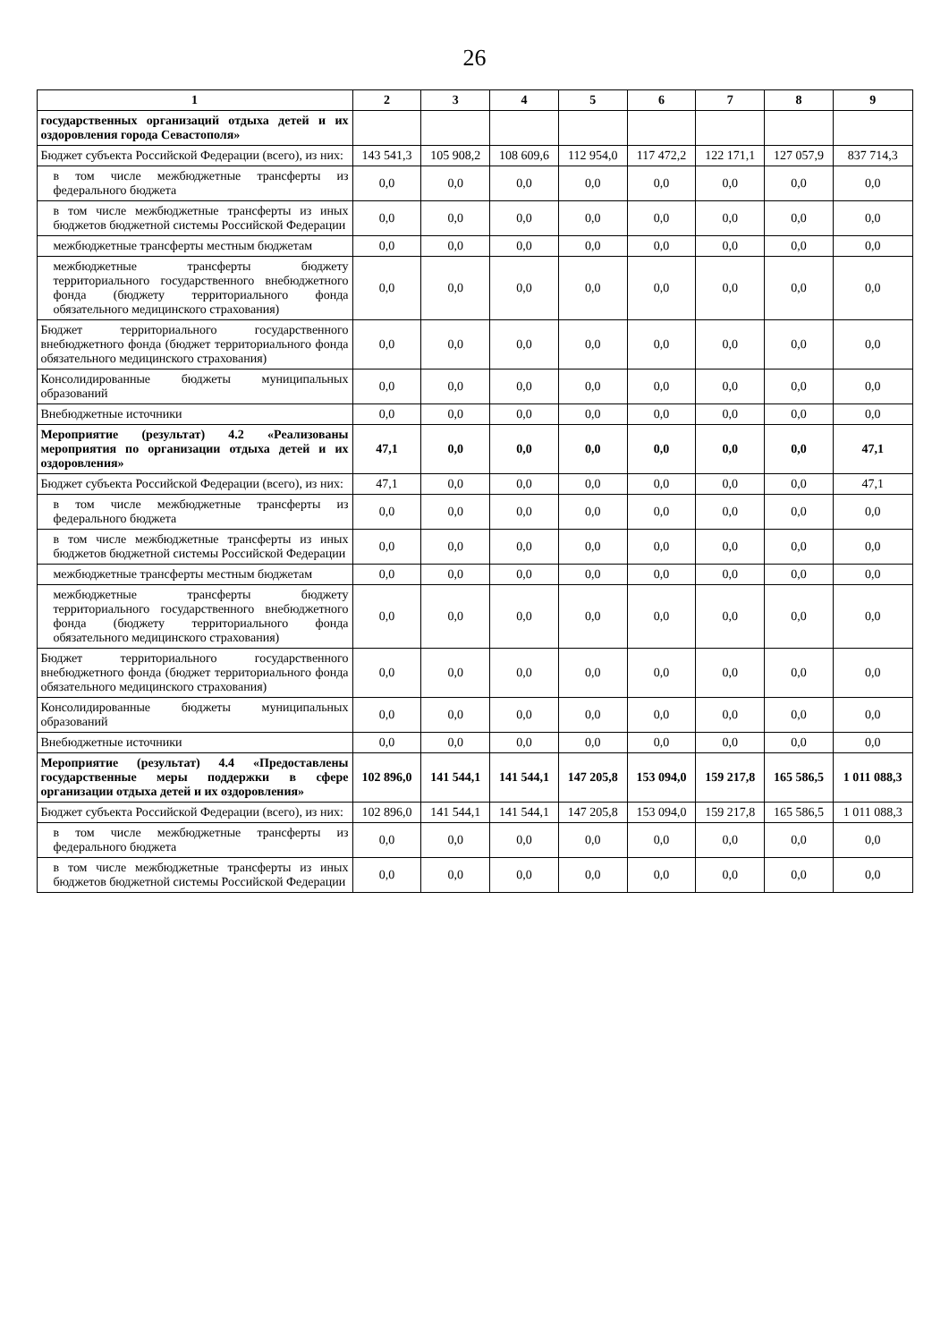26
| 1 | 2 | 3 | 4 | 5 | 6 | 7 | 8 | 9 |
| --- | --- | --- | --- | --- | --- | --- | --- | --- |
| государственных организаций отдыха детей и их оздоровления города Севастополя» | | | | | | | | |
| Бюджет субъекта Российской Федерации (всего), из них: | 143 541,3 | 105 908,2 | 108 609,6 | 112 954,0 | 117 472,2 | 122 171,1 | 127 057,9 | 837 714,3 |
| в том числе межбюджетные трансферты из федерального бюджета | 0,0 | 0,0 | 0,0 | 0,0 | 0,0 | 0,0 | 0,0 | 0,0 |
| в том числе межбюджетные трансферты из иных бюджетов бюджетной системы Российской Федерации | 0,0 | 0,0 | 0,0 | 0,0 | 0,0 | 0,0 | 0,0 | 0,0 |
| межбюджетные трансферты местным бюджетам | 0,0 | 0,0 | 0,0 | 0,0 | 0,0 | 0,0 | 0,0 | 0,0 |
| межбюджетные трансферты бюджету территориального государственного внебюджетного фонда (бюджету территориального фонда обязательного медицинского страхования) | 0,0 | 0,0 | 0,0 | 0,0 | 0,0 | 0,0 | 0,0 | 0,0 |
| Бюджет территориального государственного внебюджетного фонда (бюджет территориального фонда обязательного медицинского страхования) | 0,0 | 0,0 | 0,0 | 0,0 | 0,0 | 0,0 | 0,0 | 0,0 |
| Консолидированные бюджеты муниципальных образований | 0,0 | 0,0 | 0,0 | 0,0 | 0,0 | 0,0 | 0,0 | 0,0 |
| Внебюджетные источники | 0,0 | 0,0 | 0,0 | 0,0 | 0,0 | 0,0 | 0,0 | 0,0 |
| Мероприятие (результат) 4.2 «Реализованы мероприятия по организации отдыха детей и их оздоровления» | 47,1 | 0,0 | 0,0 | 0,0 | 0,0 | 0,0 | 0,0 | 47,1 |
| Бюджет субъекта Российской Федерации (всего), из них: | 47,1 | 0,0 | 0,0 | 0,0 | 0,0 | 0,0 | 0,0 | 47,1 |
| в том числе межбюджетные трансферты из федерального бюджета | 0,0 | 0,0 | 0,0 | 0,0 | 0,0 | 0,0 | 0,0 | 0,0 |
| в том числе межбюджетные трансферты из иных бюджетов бюджетной системы Российской Федерации | 0,0 | 0,0 | 0,0 | 0,0 | 0,0 | 0,0 | 0,0 | 0,0 |
| межбюджетные трансферты местным бюджетам | 0,0 | 0,0 | 0,0 | 0,0 | 0,0 | 0,0 | 0,0 | 0,0 |
| межбюджетные трансферты бюджету территориального государственного внебюджетного фонда (бюджету территориального фонда обязательного медицинского страхования) | 0,0 | 0,0 | 0,0 | 0,0 | 0,0 | 0,0 | 0,0 | 0,0 |
| Бюджет территориального государственного внебюджетного фонда (бюджет территориального фонда обязательного медицинского страхования) | 0,0 | 0,0 | 0,0 | 0,0 | 0,0 | 0,0 | 0,0 | 0,0 |
| Консолидированные бюджеты муниципальных образований | 0,0 | 0,0 | 0,0 | 0,0 | 0,0 | 0,0 | 0,0 | 0,0 |
| Внебюджетные источники | 0,0 | 0,0 | 0,0 | 0,0 | 0,0 | 0,0 | 0,0 | 0,0 |
| Мероприятие (результат) 4.4 «Предоставлены государственные меры поддержки в сфере организации отдыха детей и их оздоровления» | 102 896,0 | 141 544,1 | 141 544,1 | 147 205,8 | 153 094,0 | 159 217,8 | 165 586,5 | 1 011 088,3 |
| Бюджет субъекта Российской Федерации (всего), из них: | 102 896,0 | 141 544,1 | 141 544,1 | 147 205,8 | 153 094,0 | 159 217,8 | 165 586,5 | 1 011 088,3 |
| в том числе межбюджетные трансферты из федерального бюджета | 0,0 | 0,0 | 0,0 | 0,0 | 0,0 | 0,0 | 0,0 | 0,0 |
| в том числе межбюджетные трансферты из иных бюджетов бюджетной системы Российской Федерации | 0,0 | 0,0 | 0,0 | 0,0 | 0,0 | 0,0 | 0,0 | 0,0 |